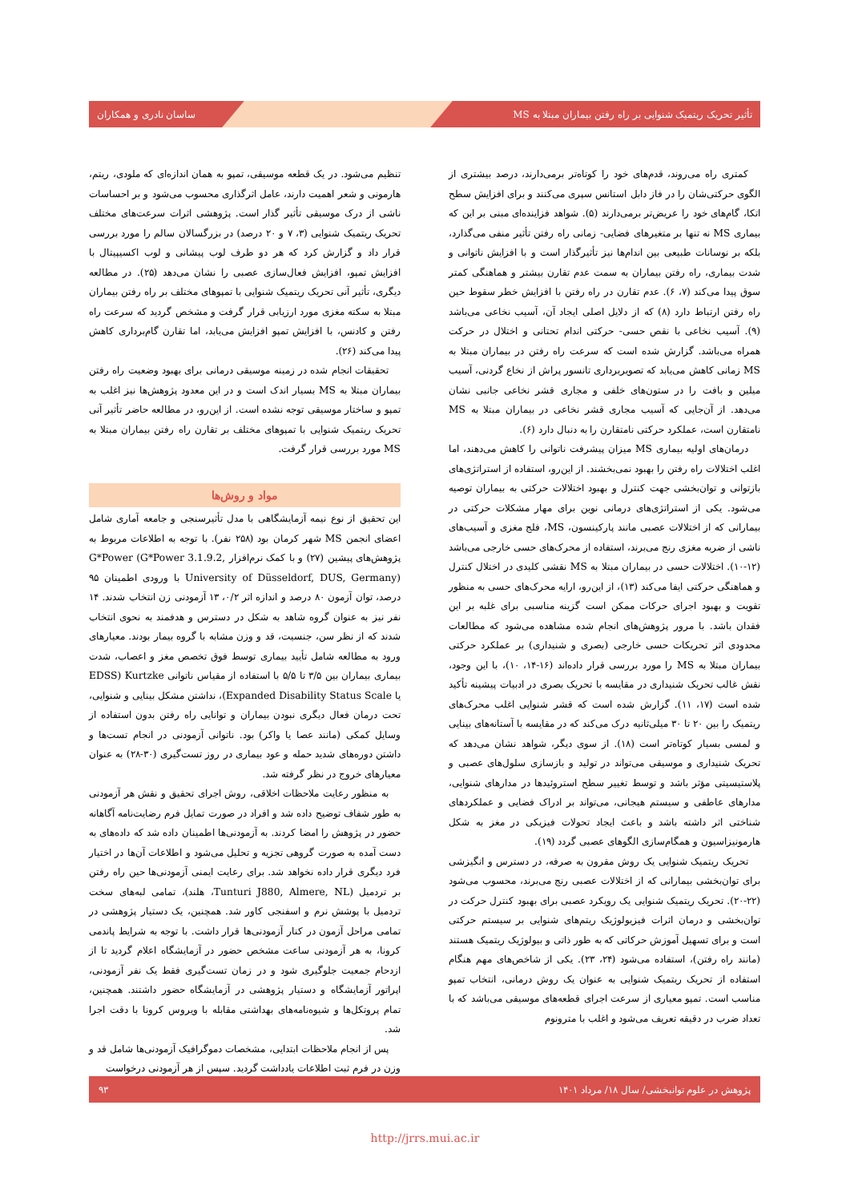تأثیر تحریک ریتمیک شنوایی بر راه رفتن بیماران مبتلا به MS ساسان نادری و همکاران
کمتری راه می‌روند، قدم‌های خود را کوتاه‌تر برمی‌دارند، درصد بیشتری از الگوی حرکتی‌شان را در فاز دابل استانس سپری می‌کنند و برای افزایش سطح اتکا، گام‌های خود را عریض‌تر برمی‌دارند (۵). شواهد فزاینده‌ای مبنی بر این که بیماری MS نه تنها بر متغیرهای فضایی- زمانی راه رفتن تأثیر منفی می‌گذارد، بلکه بر نوسانات طبیعی بین اندام‌ها نیز تأثیرگذار است و با افزایش ناتوانی و شدت بیماری، راه رفتن بیماران به سمت عدم تقارن بیشتر و هماهنگی کمتر سوق پیدا می‌کند (۷، ۶). عدم تقارن در راه رفتن با افزایش خطر سقوط حین راه رفتن ارتباط دارد (۸) که از دلایل اصلی ایجاد آن، آسیب نخاعی می‌باشد (۹). آسیب نخاعی با نقص حسی- حرکتی اندام تحتانی و اختلال در حرکت همراه می‌باشد. گزارش شده است که سرعت راه رفتن در بیماران مبتلا به MS زمانی کاهش می‌یابد که تصویربرداری تانسور پراش از نخاع گردنی، آسیب میلین و بافت را در ستون‌های خلفی و مجاری قشر نخاعی جانبی نشان می‌دهد. از آن‌جایی که آسیب مجاری قشر نخاعی در بیماران مبتلا به MS نامتقارن است، عملکرد حرکتی نامتقارن را به دنبال دارد (۶).
درمان‌های اولیه بیماری MS میزان پیشرفت ناتوانی را کاهش می‌دهند، اما اغلب اختلالات راه رفتن را بهبود نمی‌بخشند. از این‌رو، استفاده از استراتژی‌های بازتوانی و توان‌بخشی جهت کنترل و بهبود اختلالات حرکتی به بیماران توصیه می‌شود. یکی از استراتژی‌های درمانی نوین برای مهار مشکلات حرکتی در بیمارانی که از اختلالات عصبی مانند پارکینسون، MS، فلج مغزی و آسیب‌های ناشی از ضربه مغزی رنج می‌برند، استفاده از محرک‌های حسی خارجی می‌باشد (۱۲-۱۰). اختلالات حسی در بیماران مبتلا به MS نقشی کلیدی در اختلال کنترل و هماهنگی حرکتی ایفا می‌کند (۱۳)، از این‌رو، ارایه محرک‌های حسی به منظور تقویت و بهبود اجرای حرکات ممکن است گزینه مناسبی برای غلبه بر این فقدان باشد. با مرور پژوهش‌های انجام شده مشاهده می‌شود که مطالعات محدودی اثر تحریکات حسی خارجی (بصری و شنیداری) بر عملکرد حرکتی بیماران مبتلا به MS را مورد بررسی قرار داده‌اند (۱۶-۱۴، ۱۰)، با این وجود، نقش غالب تحریک شنیداری در مقایسه با تحریک بصری در ادبیات پیشینه تأکید شده است (۱۷، ۱۱). گزارش شده است که قشر شنوایی اغلب محرک‌های ریتمیک را بین ۲۰ تا ۳۰ میلی‌ثانیه درک می‌کند که در مقایسه با آستانه‌های بینایی و لمسی بسیار کوتاه‌تر است (۱۸). از سوی دیگر، شواهد نشان می‌دهد که تحریک شنیداری و موسیقی می‌تواند در تولید و بازسازی سلول‌های عصبی و پلاستیسیتی مؤثر باشد و توسط تغییر سطح استروئیدها در مدارهای شنوایی، مدارهای عاطفی و سیستم هیجانی، می‌تواند بر ادراک فضایی و عملکردهای شناختی اثر داشته باشد و باعث ایجاد تحولات فیزیکی در مغز به شکل هارمونیزاسیون و همگام‌سازی الگوهای عصبی گردد (۱۹).
تحریک ریتمیک شنوایی یک روش مقرون به صرفه، در دسترس و انگیزشی برای توان‌بخشی بیمارانی که از اختلالات عصبی رنج می‌برند، محسوب می‌شود (۲۲-۲۰). تحریک ریتمیک شنوایی یک رویکرد عصبی برای بهبود کنترل حرکت در توان‌بخشی و درمان اثرات فیزیولوژیک ریتم‌های شنوایی بر سیستم حرکتی است و برای تسهیل آموزش حرکاتی که به طور ذاتی و بیولوژیک ریتمیک هستند (مانند راه رفتن)، استفاده می‌شود (۲۴، ۲۳). یکی از شاخص‌های مهم هنگام استفاده از تحریک ریتمیک شنوایی به عنوان یک روش درمانی، انتخاب تمپو مناسب است. تمپو معیاری از سرعت اجرای قطعه‌های موسیقی می‌باشد که با تعداد ضرب در دقیقه تعریف می‌شود و اغلب با مترونوم
تنظیم می‌شود. در یک قطعه موسیقی، تمپو به همان اندازه‌ای که ملودی، ریتم، هارمونی و شعر اهمیت دارند، عامل اثرگذاری محسوب می‌شود و بر احساسات ناشی از درک موسیقی تأثیر گذار است. پژوهشی اثرات سرعت‌های مختلف تحریک ریتمیک شنوایی (۳، ۷ و ۲۰ درصد) در بزرگسالان سالم را مورد بررسی قرار داد و گزارش کرد که هر دو طرف لوب پیشانی و لوب اکسیپیتال با افزایش تمپو، افزایش فعال‌سازی عصبی را نشان می‌دهد (۲۵). در مطالعه دیگری، تأثیر آنی تحریک ریتمیک شنوایی با تمپوهای مختلف بر راه رفتن بیماران مبتلا به سکته مغزی مورد ارزیابی قرار گرفت و مشخص گردید که سرعت راه رفتن و کادنس، با افزایش تمپو افزایش می‌یابد، اما تقارن گام‌برداری کاهش پیدا می‌کند (۲۶).
تحقیقات انجام شده در زمینه موسیقی درمانی برای بهبود وضعیت راه رفتن بیماران مبتلا به MS بسیار اندک است و در این معدود پژوهش‌ها نیز اغلب به تمپو و ساختار موسیقی توجه نشده است. از این‌رو، در مطالعه حاضر تأثیر آنی تحریک ریتمیک شنوایی با تمپوهای مختلف بر تقارن راه رفتن بیماران مبتلا به MS مورد بررسی قرار گرفت.
مواد و روش‌ها
این تحقیق از نوع نیمه آزمایشگاهی با مدل تأثیرسنجی و جامعه آماری شامل اعضای انجمن MS شهر کرمان بود (۲۵۸ نفر). با توجه به اطلاعات مربوط به پژوهش‌های پیشین (۲۷) و با کمک نرم‌افزار G*Power (G*Power 3.1.9.2, University of Düsseldorf, DUS, Germany) با ورودی اطمینان ۹۵ درصد، توان آزمون ۸۰ درصد و اندازه اثر ۰/۲، ۱۳ آزمودنی زن انتخاب شدند. ۱۴ نفر نیز به عنوان گروه شاهد به شکل در دسترس و هدفمند به نحوی انتخاب شدند که از نظر سن، جنسیت، قد و وزن مشابه با گروه بیمار بودند. معیارهای ورود به مطالعه شامل تأیید بیماری توسط فوق تخصص مغز و اعصاب، شدت بیماری بیماران بین ۳/۵ تا ۵/۵ با استفاده از مقیاس ناتوانی Kurtzke (EDSS یا Expanded Disability Status Scale)، نداشتن مشکل بینایی و شنوایی، تحت درمان فعال دیگری نبودن بیماران و توانایی راه رفتن بدون استفاده از وسایل کمکی (مانند عصا یا واکر) بود. ناتوانی آزمودنی در انجام تست‌ها و داشتن دوره‌های شدید حمله و عود بیماری در روز تست‌گیری (۳۰-۲۸) به عنوان معیارهای خروج در نظر گرفته شد.
به منظور رعایت ملاحظات اخلاقی، روش اجرای تحقیق و نقش هر آزمودنی به طور شفاف توضیح داده شد و افراد در صورت تمایل فرم رضایت‌نامه آگاهانه حضور در پژوهش را امضا کردند. به آزمودنی‌ها اطمینان داده شد که داده‌های به دست آمده به صورت گروهی تجزیه و تحلیل می‌شود و اطلاعات آن‌ها در اختیار فرد دیگری قرار داده نخواهد شد. برای رعایت ایمنی آزمودنی‌ها حین راه رفتن بر تردمیل (Tunturi J880, Almere, NL، هلند)، تمامی لبه‌های سخت تردمیل با پوشش نرم و اسفنجی کاور شد. همچنین، یک دستیار پژوهشی در تمامی مراحل آزمون در کنار آزمودنی‌ها قرار داشت. با توجه به شرایط پاندمی کرونا، به هر آزمودنی ساعت مشخص حضور در آزمایشگاه اعلام گردید تا از ازدحام جمعیت جلوگیری شود و در زمان تست‌گیری فقط یک نفر آزمودنی، اپراتور آزمایشگاه و دستیار پژوهشی در آزمایشگاه حضور داشتند. همچنین، تمام پروتکل‌ها و شیوه‌نامه‌های بهداشتی مقابله با ویروس کرونا با دقت اجرا شد.
پس از انجام ملاحظات ابتدایی، مشخصات دموگرافیک آزمودنی‌ها شامل قد و وزن در فرم ثبت اطلاعات یادداشت گردید. سپس از هر آزمودنی درخواست
پژوهش در علوم توانبخشی/ سال ۱۸/ مرداد ۱۴۰۱ ۹۳
http://jrrs.mui.ac.ir